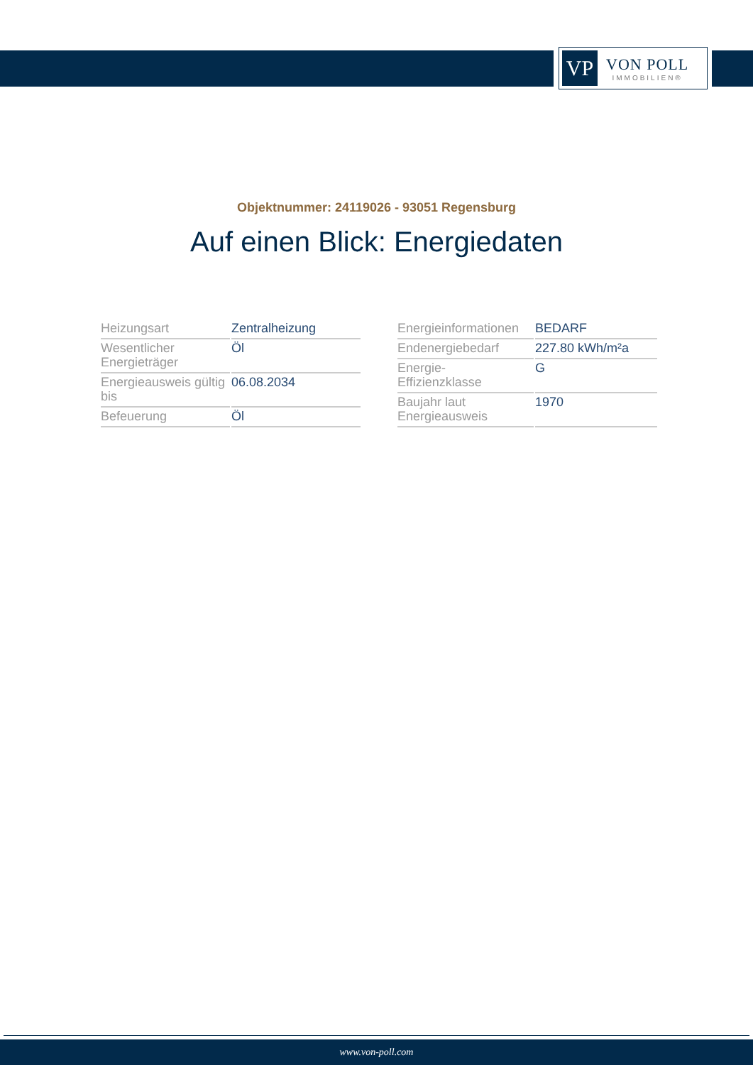VP
VON POLL
IMMOBILIEN®
Objektnummer: 24119026 - 93051 Regensburg
Auf einen Blick: Energiedaten
| Heizungsart | Zentralheizung |
| Wesentlicher Energieträger | Öl |
| Energieausweis gültig bis | 06.08.2034 |
| Befeuerung | Öl |
| Energieinformationen | BEDARF |
| Endenergiebedarf | 227.80 kWh/m²a |
| Energie- Effizienzklasse | G |
| Baujahr laut Energieausweis | 1970 |
www.von-poll.com